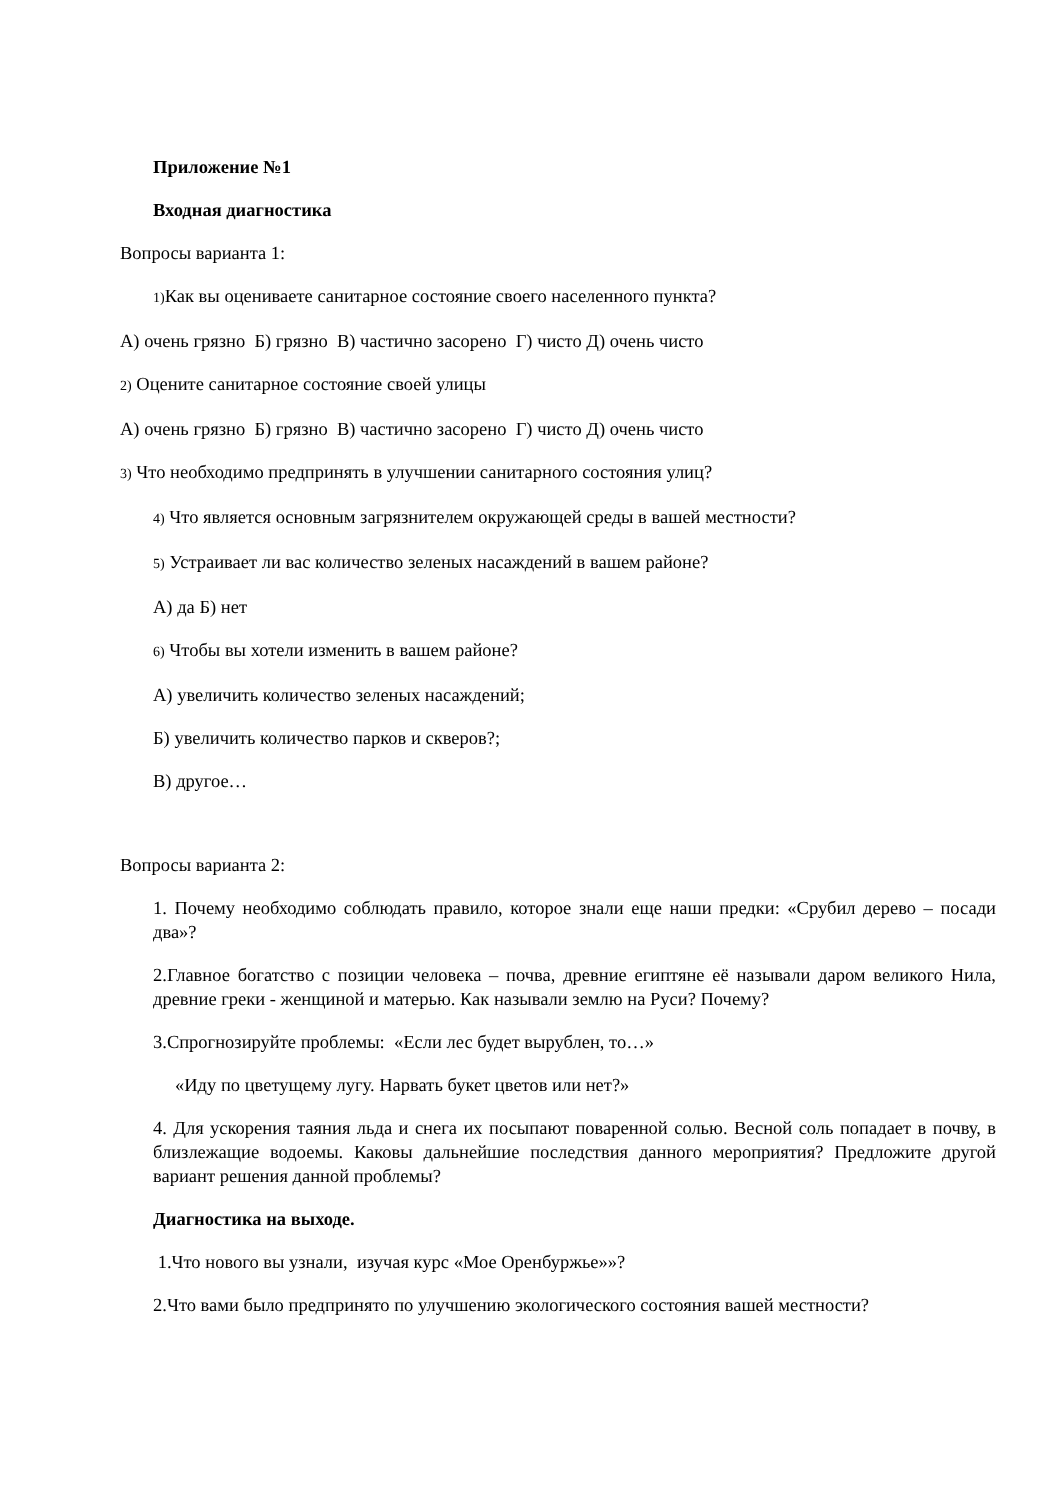Приложение №1
Входная диагностика
Вопросы варианта 1:
1) Как вы оцениваете санитарное состояние своего населенного пункта?
А) очень грязно Б) грязно В) частично засорено Г) чисто Д) очень чисто
2) Оцените санитарное состояние своей улицы
А) очень грязно Б) грязно В) частично засорено Г) чисто Д) очень чисто
3) Что необходимо предпринять в улучшении санитарного состояния улиц?
4) Что является основным загрязнителем окружающей среды в вашей местности?
5) Устраивает ли вас количество зеленых насаждений в вашем районе?
А) да Б) нет
6) Чтобы вы хотели изменить в вашем районе?
А) увеличить количество зеленых насаждений;
Б) увеличить количество парков и скверов?;
В) другое…
Вопросы варианта 2:
1. Почему необходимо соблюдать правило, которое знали еще наши предки: «Срубил дерево – посади два»?
2.Главное богатство с позиции человека – почва, древние египтяне её называли даром великого Нила, древние греки - женщиной и матерью. Как называли землю на Руси? Почему?
3.Спрогнозируйте проблемы: «Если лес будет вырублен, то…»
«Иду по цветущему лугу. Нарвать букет цветов или нет?»
4. Для ускорения таяния льда и снега их посыпают поваренной солью. Весной соль попадает в почву, в близлежащие водоемы. Каковы дальнейшие последствия данного мероприятия? Предложите другой вариант решения данной проблемы?
Диагностика на выходе.
1.Что нового вы узнали, изучая курс «Мое Оренбуржье»»?
2.Что вами было предпринято по улучшению экологического состояния вашей местности?